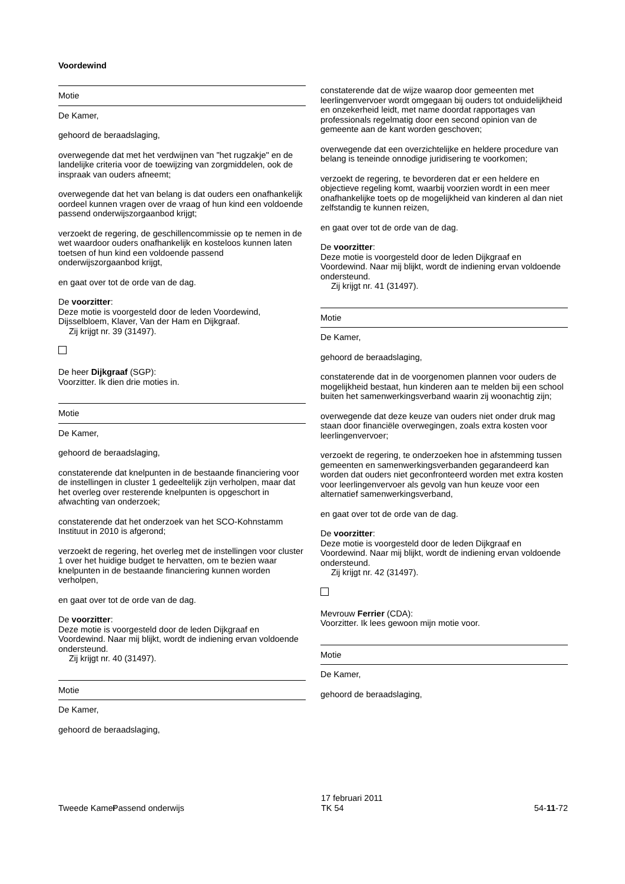Voordewind
Motie
De Kamer,
gehoord de beraadslaging,
overwegende dat met het verdwijnen van "het rugzakje" en de landelijke criteria voor de toewijzing van zorgmiddelen, ook de inspraak van ouders afneemt;
overwegende dat het van belang is dat ouders een onafhankelijk oordeel kunnen vragen over de vraag of hun kind een voldoende passend onderwijszorgaanbod krijgt;
verzoekt de regering, de geschillencommissie op te nemen in de wet waardoor ouders onafhankelijk en kosteloos kunnen laten toetsen of hun kind een voldoende passend onderwijszorgaanbod krijgt,
en gaat over tot de orde van de dag.
De voorzitter:
Deze motie is voorgesteld door de leden Voordewind, Dijsselbloem, Klaver, Van der Ham en Dijkgraaf.
Zij krijgt nr. 39 (31497).
De heer Dijkgraaf (SGP):
Voorzitter. Ik dien drie moties in.
Motie
De Kamer,
gehoord de beraadslaging,
constaterende dat knelpunten in de bestaande financiering voor de instellingen in cluster 1 gedeeltelijk zijn verholpen, maar dat het overleg over resterende knelpunten is opgeschort in afwachting van onderzoek;
constaterende dat het onderzoek van het SCO-Kohnstamm Instituut in 2010 is afgerond;
verzoekt de regering, het overleg met de instellingen voor cluster 1 over het huidige budget te hervatten, om te bezien waar knelpunten in de bestaande financiering kunnen worden verholpen,
en gaat over tot de orde van de dag.
De voorzitter:
Deze motie is voorgesteld door de leden Dijkgraaf en Voordewind. Naar mij blijkt, wordt de indiening ervan voldoende ondersteund.
Zij krijgt nr. 40 (31497).
Motie
De Kamer,
gehoord de beraadslaging,
constaterende dat de wijze waarop door gemeenten met leerlingenvervoer wordt omgegaan bij ouders tot onduidelijkheid en onzekerheid leidt, met name doordat rapportages van professionals regelmatig door een second opinion van de gemeente aan de kant worden geschoven;
overwegende dat een overzichtelijke en heldere procedure van belang is teneinde onnodige juridisering te voorkomen;
verzoekt de regering, te bevorderen dat er een heldere en objectieve regeling komt, waarbij voorzien wordt in een meer onafhankelijke toets op de mogelijkheid van kinderen al dan niet zelfstandig te kunnen reizen,
en gaat over tot de orde van de dag.
De voorzitter:
Deze motie is voorgesteld door de leden Dijkgraaf en Voordewind. Naar mij blijkt, wordt de indiening ervan voldoende ondersteund.
Zij krijgt nr. 41 (31497).
Motie
De Kamer,
gehoord de beraadslaging,
constaterende dat in de voorgenomen plannen voor ouders de mogelijkheid bestaat, hun kinderen aan te melden bij een school buiten het samenwerkingsverband waarin zij woonachtig zijn;
overwegende dat deze keuze van ouders niet onder druk mag staan door financiële overwegingen, zoals extra kosten voor leerlingenvervoer;
verzoekt de regering, te onderzoeken hoe in afstemming tussen gemeenten en samenwerkingsverbanden gegarandeerd kan worden dat ouders niet geconfronteerd worden met extra kosten voor leerlingenvervoer als gevolg van hun keuze voor een alternatief samenwerkingsverband,
en gaat over tot de orde van de dag.
De voorzitter:
Deze motie is voorgesteld door de leden Dijkgraaf en Voordewind. Naar mij blijkt, wordt de indiening ervan voldoende ondersteund.
Zij krijgt nr. 42 (31497).
Mevrouw Ferrier (CDA):
Voorzitter. Ik lees gewoon mijn motie voor.
Motie
De Kamer,
gehoord de beraadslaging,
Tweede Kamer
Passend onderwijs
17 februari 2011
TK 54
54-11-72